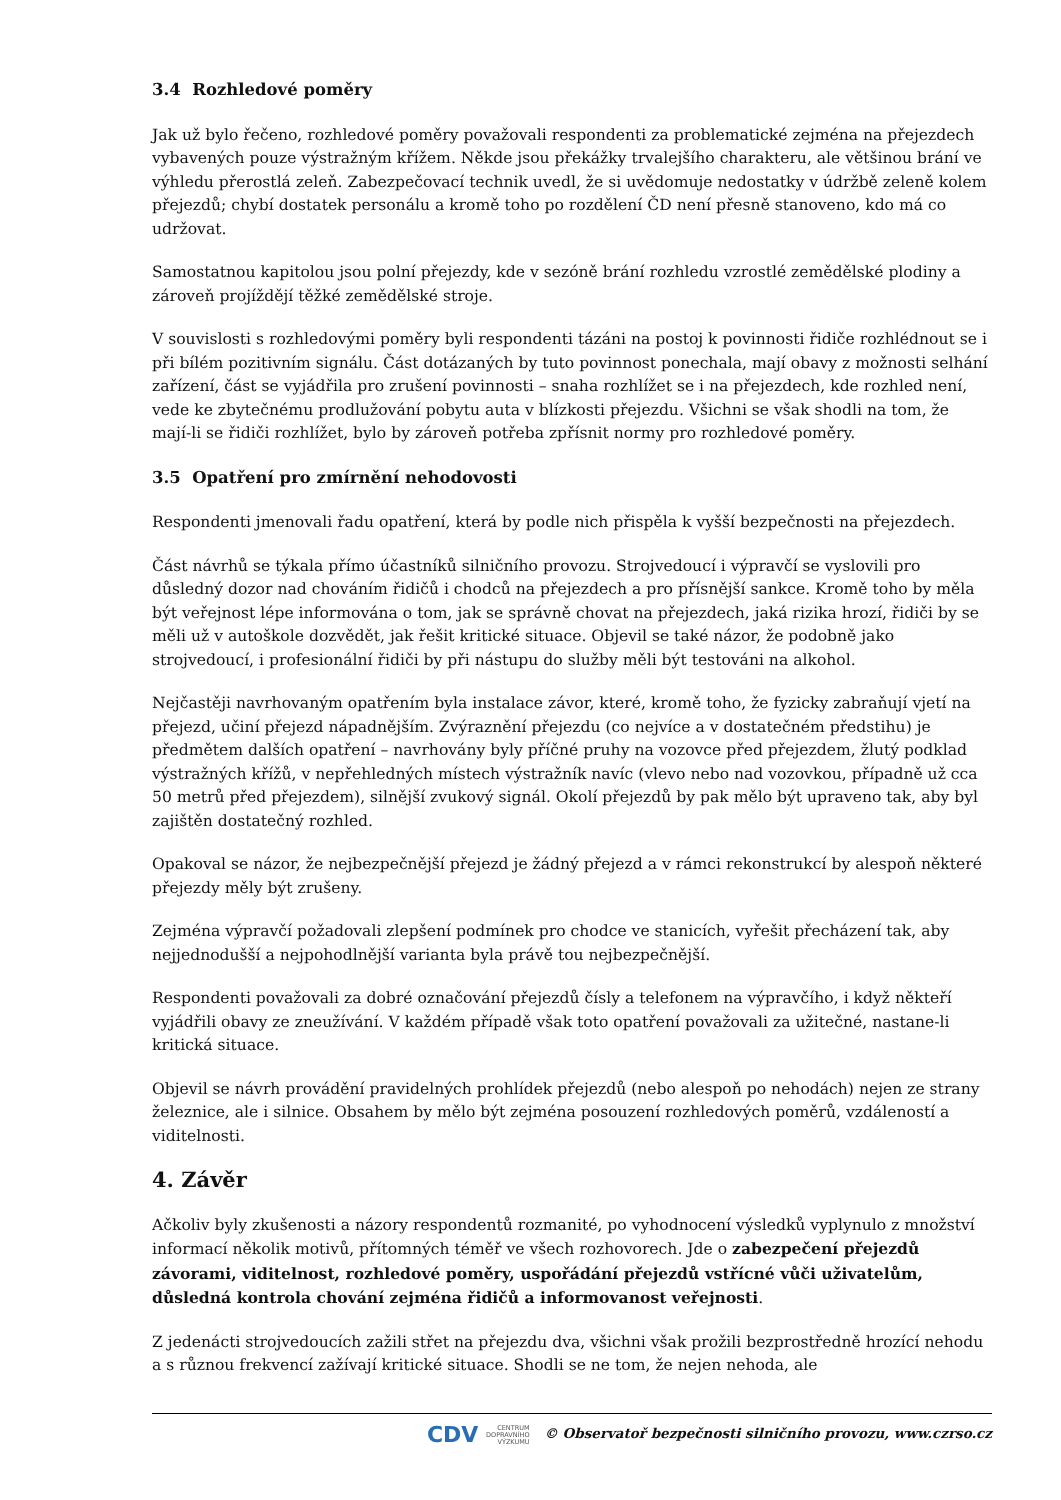3.4 Rozhledové poměry
Jak už bylo řečeno, rozhledové poměry považovali respondenti za problematické zejména na přejezdech vybavených pouze výstražným křížem. Někde jsou překážky trvalejšího charakteru, ale většinou brání ve výhledu přerostlá zeleň. Zabezpečovací technik uvedl, že si uvědomuje nedostatky v údržbě zeleně kolem přejezdů; chybí dostatek personálu a kromě toho po rozdělení ČD není přesně stanoveno, kdo má co udržovat.
Samostatnou kapitolou jsou polní přejezdy, kde v sezóně brání rozhledu vzrostlé zemědělské plodiny a zároveň projíždějí těžké zemědělské stroje.
V souvislosti s rozhledovými poměry byli respondenti tázáni na postoj k povinnosti řidiče rozhlédnout se i při bílém pozitivním signálu. Část dotázaných by tuto povinnost ponechala, mají obavy z možnosti selhání zařízení, část se vyjádřila pro zrušení povinnosti – snaha rozhlížet se i na přejezdech, kde rozhled není, vede ke zbytečnému prodlužování pobytu auta v blízkosti přejezdu. Všichni se však shodli na tom, že mají-li se řidiči rozhlížet, bylo by zároveň potřeba zpřísnit normy pro rozhledové poměry.
3.5 Opatření pro zmírnění nehodovosti
Respondenti jmenovali řadu opatření, která by podle nich přispěla k vyšší bezpečnosti na přejezdech.
Část návrhů se týkala přímo účastníků silničního provozu. Strojvedoucí i výpravčí se vyslovili pro důsledný dozor nad chováním řidičů i chodců na přejezdech a pro přísnější sankce. Kromě toho by měla být veřejnost lépe informována o tom, jak se správně chovat na přejezdech, jaká rizika hrozí, řidiči by se měli už v autoškole dozvědět, jak řešit kritické situace. Objevil se také názor, že podobně jako strojvedoucí, i profesionální řidiči by při nástupu do služby měli být testováni na alkohol.
Nejčastěji navrhovaným opatřením byla instalace závor, které, kromě toho, že fyzicky zabraňují vjetí na přejezd, učiní přejezd nápadnějším. Zvýraznění přejezdu (co nejvíce a v dostatečném předstihu) je předmětem dalších opatření – navrhovány byly příčné pruhy na vozovce před přejezdem, žlutý podklad výstražných křížů, v nepřehledných místech výstražník navíc (vlevo nebo nad vozovkou, případně už cca 50 metrů před přejezdem), silnější zvukový signál. Okolí přejezdů by pak mělo být upraveno tak, aby byl zajištěn dostatečný rozhled.
Opakoval se názor, že nejbezpečnější přejezd je žádný přejezd a v rámci rekonstrukcí by alespoň některé přejezdy měly být zrušeny.
Zejména výpravčí požadovali zlepšení podmínek pro chodce ve stanicích, vyřešit přecházení tak, aby nejjednodušší a nejpohodlnější varianta byla právě tou nejbezpečnější.
Respondenti považovali za dobré označování přejezdů čísly a telefonem na výpravčího, i když někteří vyjádřili obavy ze zneužívání. V každém případě však toto opatření považovali za užitečné, nastane-li kritická situace.
Objevil se návrh provádění pravidelných prohlídek přejezdů (nebo alespoň po nehodách) nejen ze strany železnice, ale i silnice. Obsahem by mělo být zejména posouzení rozhledových poměrů, vzdáleností a viditelnosti.
4. Závěr
Ačkoliv byly zkušenosti a názory respondentů rozmanité, po vyhodnocení výsledků vyplynulo z množství informací několik motivů, přítomných téměř ve všech rozhovorech. Jde o zabezpečení přejezdů závorami, viditelnost, rozhledové poměry, uspořádání přejezdů vstřícné vůči uživatelům, důsledná kontrola chování zejména řidičů a informovanost veřejnosti.
Z jedenácti strojvedoucích zažili střet na přejezdu dva, všichni však prožili bezprostředně hrozící nehodu a s různou frekvencí zažívají kritické situace. Shodli se ne tom, že nejen nehoda, ale
CDV CENTRUM
DOPRAVNÍHO
VÝZKUMU © Observatoř bezpečnosti silničního provozu, www.czrso.cz